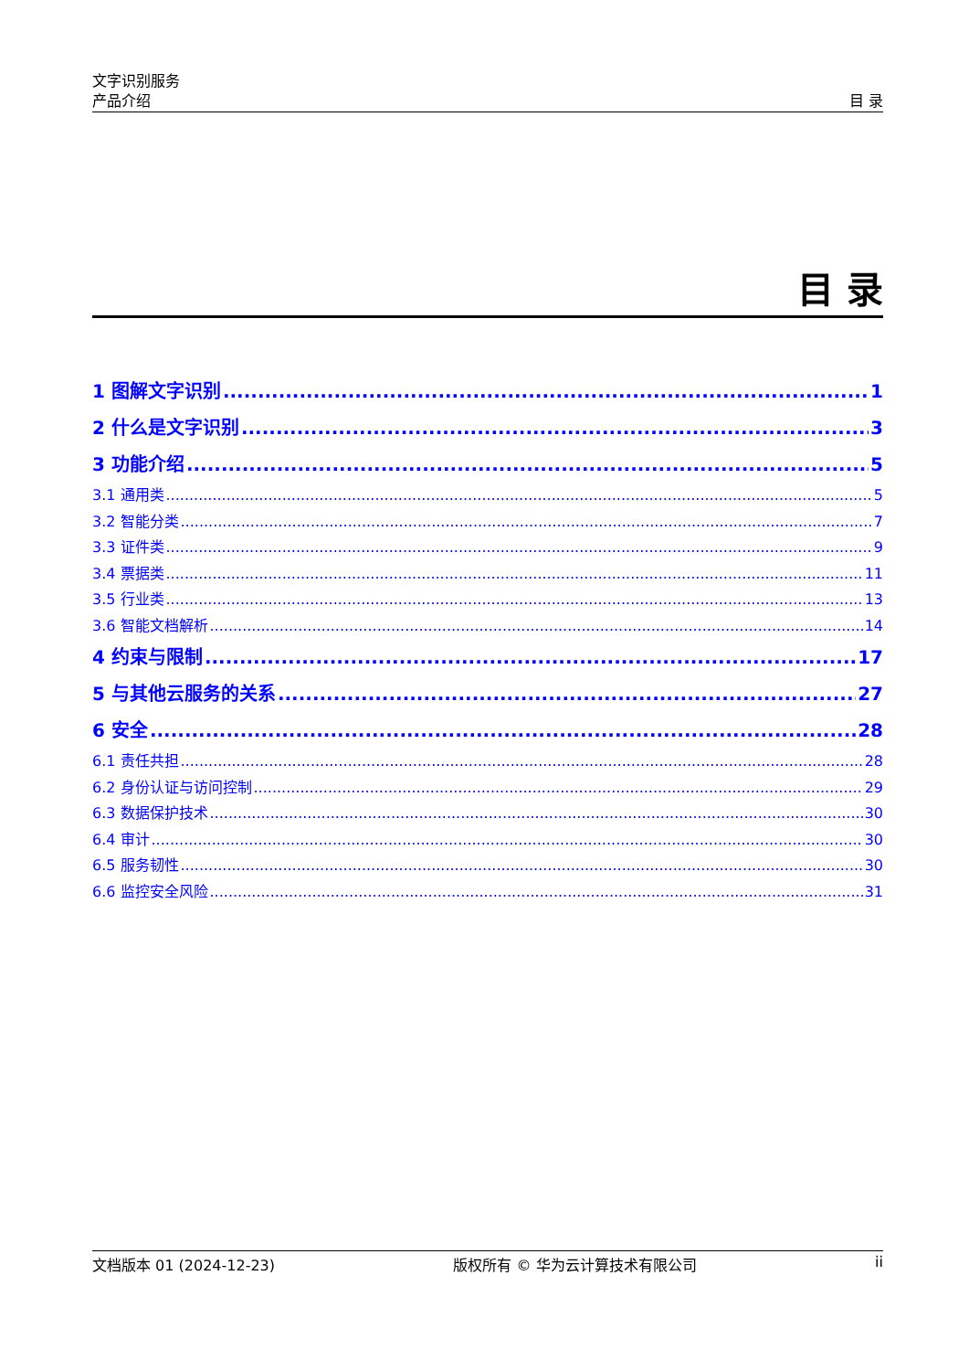文字识别服务
产品介绍
目 录
目 录
1 图解文字识别 1
2 什么是文字识别 3
3 功能介绍 5
3.1 通用类 5
3.2 智能分类 7
3.3 证件类 9
3.4 票据类 11
3.5 行业类 13
3.6 智能文档解析 14
4 约束与限制 17
5 与其他云服务的关系 27
6 安全 28
6.1 责任共担 28
6.2 身份认证与访问控制 29
6.3 数据保护技术 30
6.4 审计 30
6.5 服务韧性 30
6.6 监控安全风险 31
文档版本 01 (2024-12-23) 版权所有 © 华为云计算技术有限公司 ii